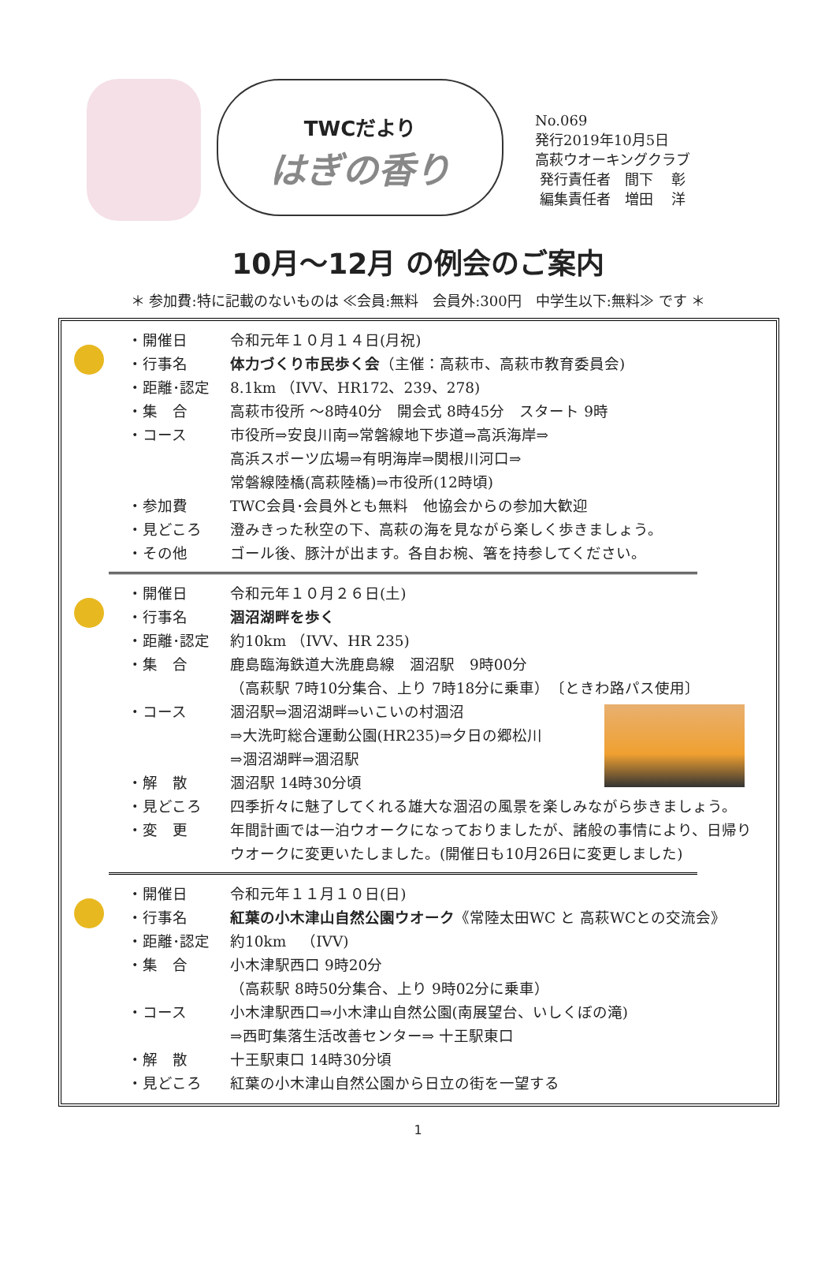TWCだより
はぎの香り
No.069
発行2019年10月5日
高萩ウオーキングクラブ
発行責任者　間下　 彰
編集責任者　増田　 洋
10月～12月 の例会のご案内
＊ 参加費:特に記載のないものは ≪会員:無料　会員外:300円　中学生以下:無料≫ です ＊
・開催日 令和元年１０月１４日(月祝)
・行事名 体力づくり市民歩く会（主催：高萩市、高萩市教育委員会)
・距離･認定 8.1km （IVV、HR172、239、278)
・集　合 高萩市役所 ～8時40分　開会式 8時45分　スタート 9時
・コース 市役所⇒安良川南⇒常磐線地下歩道⇒高浜海岸⇒
高浜スポーツ広場⇒有明海岸⇒関根川河口⇒
常磐線陸橋(高萩陸橋)⇒市役所(12時頃)
・参加費 TWC会員･会員外とも無料　他協会からの参加大歓迎
・見どころ 澄みきった秋空の下、高萩の海を見ながら楽しく歩きましょう。
・その他 ゴール後、豚汁が出ます。各自お椀、箸を持参してください。
・開催日 令和元年１０月２６日(土)
・行事名 涸沼湖畔を歩く
・距離･認定 約10km （IVV、HR 235)
・集　合 鹿島臨海鉄道大洗鹿島線　涸沼駅　9時00分
（高萩駅 7時10分集合、上り 7時18分に乗車）　〔ときわ路パス使用〕
・コース 涸沼駅⇒涸沼湖畔⇒いこいの村涸沼
⇒大洗町総合運動公園(HR235)⇒夕日の郷松川
⇒涸沼湖畔⇒涸沼駅
・解　散 涸沼駅 14時30分頃
・見どころ 四季折々に魅了してくれる雄大な涸沼の風景を楽しみながら歩きましょう。
・変　更 年間計画では一泊ウオークになっておりましたが、諸般の事情により、日帰りウオークに変更いたしました。(開催日も10月26日に変更しました)
・開催日 令和元年１１月１０日(日)
・行事名 紅葉の小木津山自然公園ウオーク《常陸太田WC と 高萩WCとの交流会》
・距離･認定 約10km　（IVV)
・集　合 小木津駅西口 9時20分
（高萩駅 8時50分集合、上り 9時02分に乗車）
・コース 小木津駅西口⇒小木津山自然公園(南展望台、いしくぼの滝)
⇒西町集落生活改善センター⇒ 十王駅東口
・解　散 十王駅東口 14時30分頃
・見どころ 紅葉の小木津山自然公園から日立の街を一望する
1